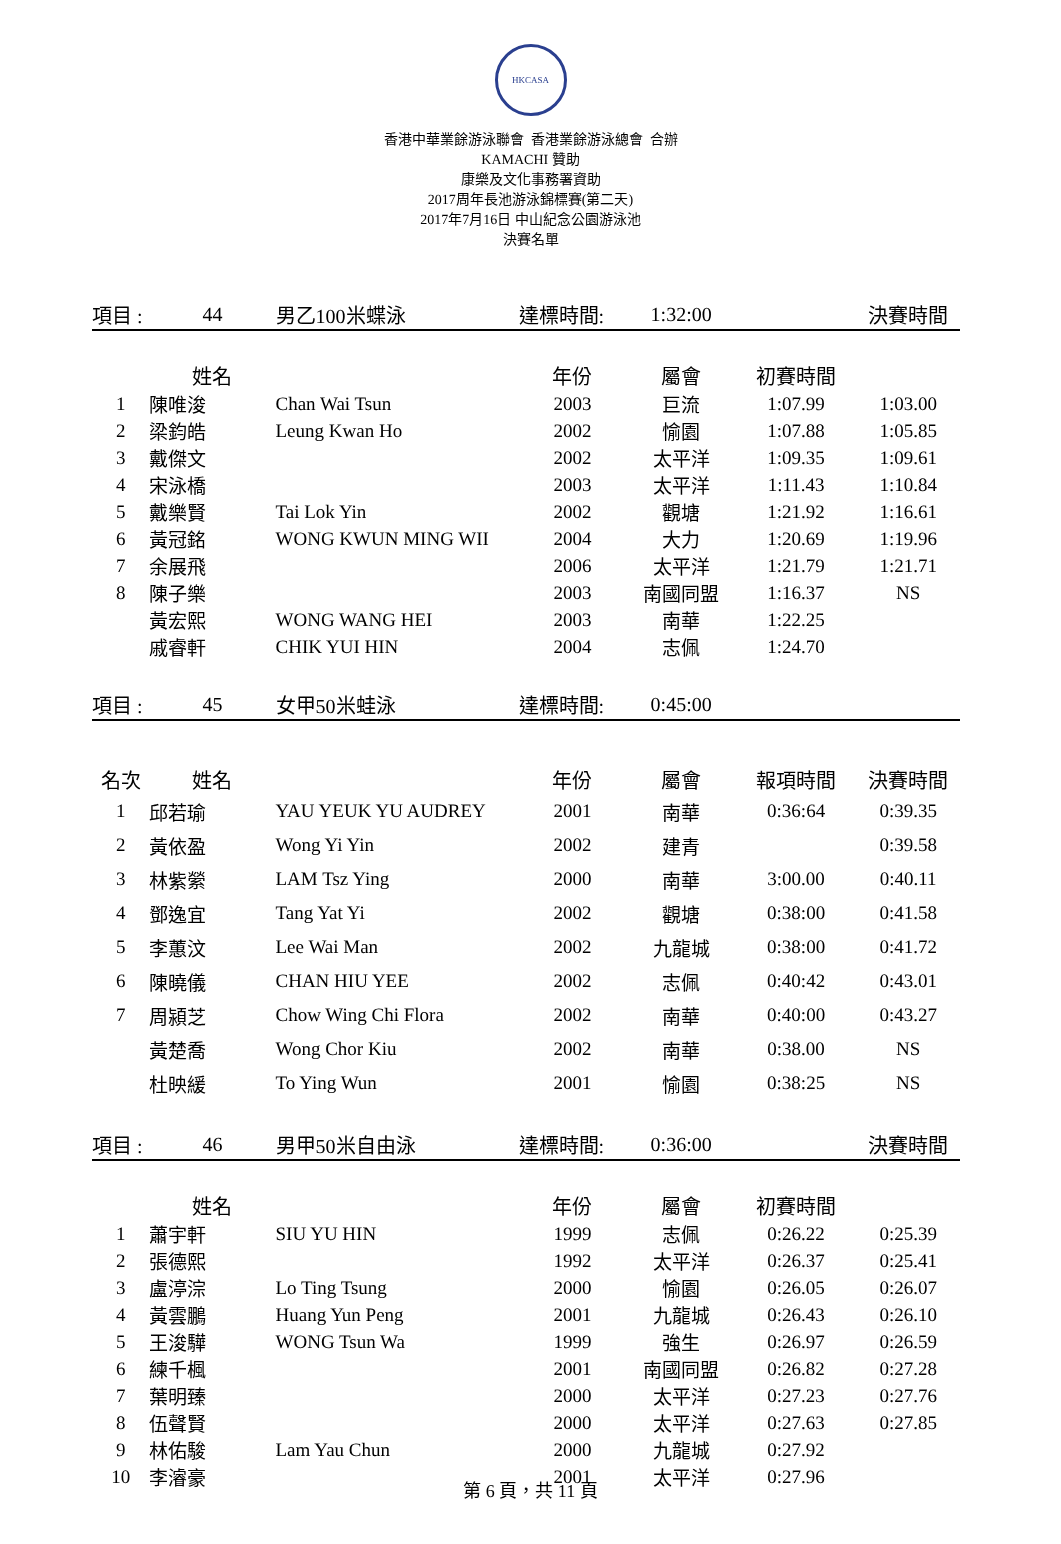HKCASA
香港中華業餘游泳聯會 香港業餘游泳總會 合辦
KAMACHI 贊助
康樂及文化事務署資助
2017周年長池游泳錦標賽(第二天)
2017年7月16日 中山紀念公園游泳池
決賽名單
| 項目 : | 44 | 男乙100米蝶泳 | 達標時間: | 1:32:00 | | 決賽時間 |
| | 姓名 | | 年份 | 屬會 | 初賽時間 | |
| 1 | 陳唯浚 | Chan Wai Tsun | 2003 | 巨流 | 1:07.99 | 1:03.00 |
| 2 | 梁鈞皓 | Leung Kwan Ho | 2002 | 愉園 | 1:07.88 | 1:05.85 |
| 3 | 戴傑文 | | 2002 | 太平洋 | 1:09.35 | 1:09.61 |
| 4 | 宋泳橋 | | 2003 | 太平洋 | 1:11.43 | 1:10.84 |
| 5 | 戴樂賢 | Tai Lok Yin | 2002 | 觀塘 | 1:21.92 | 1:16.61 |
| 6 | 黃冠銘 | WONG KWUN MING WII | 2004 | 大力 | 1:20.69 | 1:19.96 |
| 7 | 余展飛 | | 2006 | 太平洋 | 1:21.79 | 1:21.71 |
| 8 | 陳子樂 | | 2003 | 南國同盟 | 1:16.37 | NS |
| | 黃宏熙 | WONG WANG HEI | 2003 | 南華 | 1:22.25 | |
| | 戚睿軒 | CHIK YUI HIN | 2004 | 志佩 | 1:24.70 | |
| 項目 : | 45 | 女甲50米蛙泳 | 達標時間: | 0:45:00 | | |
| 名次 | 姓名 | | 年份 | 屬會 | 報項時間 | 決賽時間 |
| 1 | 邱若瑜 | YAU YEUK YU AUDREY | 2001 | 南華 | 0:36:64 | 0:39.35 |
| 2 | 黃依盈 | Wong Yi Yin | 2002 | 建青 | | 0:39.58 |
| 3 | 林紫縈 | LAM Tsz Ying | 2000 | 南華 | 3:00.00 | 0:40.11 |
| 4 | 鄧逸宜 | Tang Yat Yi | 2002 | 觀塘 | 0:38:00 | 0:41.58 |
| 5 | 李蕙汶 | Lee Wai Man | 2002 | 九龍城 | 0:38:00 | 0:41.72 |
| 6 | 陳曉儀 | CHAN HIU YEE | 2002 | 志佩 | 0:40:42 | 0:43.01 |
| 7 | 周潁芝 | Chow Wing Chi Flora | 2002 | 南華 | 0:40:00 | 0:43.27 |
| | 黃楚喬 | Wong Chor Kiu | 2002 | 南華 | 0:38.00 | NS |
| | 杜映緩 | To Ying Wun | 2001 | 愉園 | 0:38:25 | NS |
| 項目 : | 46 | 男甲50米自由泳 | 達標時間: | 0:36:00 | | 決賽時間 |
| | 姓名 | | 年份 | 屬會 | 初賽時間 | |
| 1 | 蕭宇軒 | SIU YU HIN | 1999 | 志佩 | 0:26.22 | 0:25.39 |
| 2 | 張德熙 | | 1992 | 太平洋 | 0:26.37 | 0:25.41 |
| 3 | 盧渟淙 | Lo Ting Tsung | 2000 | 愉園 | 0:26.05 | 0:26.07 |
| 4 | 黃雲鵬 | Huang Yun Peng | 2001 | 九龍城 | 0:26.43 | 0:26.10 |
| 5 | 王浚驊 | WONG Tsun Wa | 1999 | 強生 | 0:26.97 | 0:26.59 |
| 6 | 練千楓 | | 2001 | 南國同盟 | 0:26.82 | 0:27.28 |
| 7 | 葉明臻 | | 2000 | 太平洋 | 0:27.23 | 0:27.76 |
| 8 | 伍聲賢 | | 2000 | 太平洋 | 0:27.63 | 0:27.85 |
| 9 | 林佑駿 | Lam Yau Chun | 2000 | 九龍城 | 0:27.92 | |
| 10 | 李濬豪 | | 2001 | 太平洋 | 0:27.96 | |
第 6 頁，共 11 頁